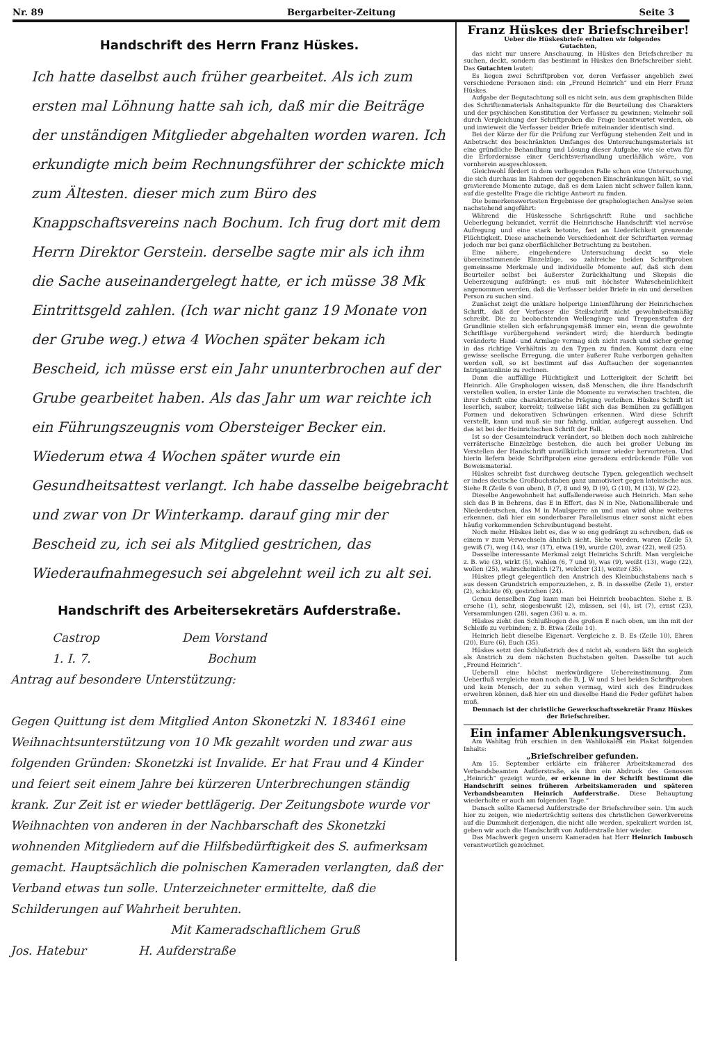Nr. 89 Bergarbeiter-Zeitung Seite 3
Handschrift des Herrn Franz Hüskes.
Ich hatte daselbst auch früher gearbeitet. Als ich zum ersten mal Löhnung hatte sah ich, daß mir die Beiträge der unständigen Mitglieder abgehalten worden waren. Ich erkundigte mich beim Rechnungsführer der schickte mich zum Ältesten. dieser mich zum Büro des Knappschaftsvereins nach Bochum. Ich frug dort mit dem Herrn Direktor Gerstein. derselbe sagte mir als ich ihm die Sache auseinandergelegt hatte, er ich müsse 38 Mk Eintrittsgeld zahlen. (Ich war nicht ganz 19 Monate von der Grube weg.) etwa 4 Wochen später bekam ich Bescheid, ich müsse erst ein Jahr ununterbrochen auf der Grube gearbeitet haben. Als das Jahr um war reichte ich ein Führungszeugnis vom Obersteiger Becker ein. Wiederum etwa 4 Wochen später wurde ein Gesundheitsattest verlangt. Ich habe dasselbe beigebracht und zwar von Dr Winterkamp. darauf ging mir der Bescheid zu, ich sei als Mitglied gestrichen, das Wiederaufnahmegesuch sei abgelehnt weil ich zu alt sei.
Handschrift des Arbeitersekretärs Aufderstraße.
Castrop Dem Vorstand
1. I. 7. Bochum
Antrag auf besondere Unterstützung:
Gegen Quittung ist dem Mitglied Anton Skonetzki N. 183461 eine Weihnachtsunterstützung von 10 Mk gezahlt worden und zwar aus folgenden Gründen: Skonetzki ist Invalide. Er hat Frau und 4 Kinder und feiert seit einem Jahre bei kürzeren Unterbrechungen ständig krank. Zur Zeit ist er wieder bettlägerig. Der Zeitungsbote wurde vor Weihnachten von anderen in der Nachbarschaft des Skonetzki wohnenden Mitgliedern auf die Hilfsbedürftigkeit des S. aufmerksam gemacht. Hauptsächlich die polnischen Kameraden verlangten, daß der Verband etwas tun solle. Unterzeichneter ermittelte, daß die Schilderungen auf Wahrheit beruhten.
Mit Kameradschaftlichem Gruß
Jos. Hatebur H. Aufderstraße
Franz Hüskes der Briefschreiber!
Ueber die Hüskesbriefe erhalten wir folgendes
Gutachten,
das nicht nur unsere Anschauung, in Hüskes den Briefschreiber zu suchen, deckt, sondern das bestimmt in Hüskes den Briefschreiber sieht. Das Gutachten lautet:
Es liegen zwei Schriftproben vor, deren Verfasser angeblich zwei verschiedene Personen sind: ein „Freund Heinrich“ und ein Herr Franz Hüskes.
Aufgabe der Begutachtung soll es nicht sein, aus dem graphischen Bilde des Schriftenmaterials Anhaltspunkte für die Beurteilung des Charakters und der psychischen Konstitution der Verfasser zu gewinnen; vielmehr soll durch Vergleichung der Schriftproben die Frage beantwortet werden, ob und inwieweit die Verfasser beider Briefe miteinander identisch sind.
Bei der Kürze der für die Prüfung zur Verfügung stehenden Zeit und in Anbetracht des beschränkten Umfanges des Untersuchungsmaterials ist eine gründliche Behandlung und Lösung dieser Aufgabe, wie sie etwa für die Erfordernisse einer Gerichtsverhandlung unerläßlich wäre, von vornherein ausgeschlossen.
Gleichwohl fördert in dem vorliegenden Falle schon eine Untersuchung, die sich durchaus im Rahmen der gegebenen Einschränkungen hält, so viel gravierende Momente zutage, daß es dem Laien nicht schwer fallen kann, auf die gestellte Frage die richtige Antwort zu finden.
Die bemerkenswertesten Ergebnisse der graphologischen Analyse seien nachstehend angeführt:
Während die Hüskessche Schrägschrift Ruhe und sachliche Ueberlegung bekundet, verrät die Heinrichsche Handschrift viel nervöse Aufregung und eine stark betonte, fast an Liederlichkeit grenzende Flüchtigkeit. Diese anscheinende Verschiedenheit der Schriftarten vermag jedoch nur bei ganz oberflächlicher Betrachtung zu bestehen.
Eine nähere, eingehendere Untersuchung deckt so viele übereinstimmende Einzelzüge, so zahlreiche beiden Schriftproben gemeinsame Merkmale und individuelle Momente auf, daß sich dem Beurteiler selbst bei äußerster Zurückhaltung und Skepsis die Ueberzeugung aufdrängt: es muß mit höchster Wahrscheinlichkeit angenommen werden, daß die Verfasser beider Briefe in ein und derselben Person zu suchen sind.
Zunächst zeigt die unklare holperige Linienführung der Heinrichschen Schrift, daß der Verfasser die Steilschrift nicht gewohnheitsmäßig schreibt. Die zu beobachtenden Wellengänge und Treppenstufen der Grundlinie stellen sich erfahrungsgemäß immer ein, wenn die gewohnte Schriftlage vorübergehend verändert wird; die hierdurch bedingte veränderte Hand- und Armlage vermag sich nicht rasch und sicher genug in das richtige Verhältnis zu den Typen zu finden. Kommt dazu eine gewisse seelische Erregung, die unter äußerer Ruhe verborgen gehalten werden soll, so ist bestimmt auf das Auftauchen der sogenannten Intrigantenlinie zu rechnen.
Dann die auffällige Flüchtigkeit und Lotterigkeit der Schrift bei Heinrich. Alle Graphologen wissen, daß Menschen, die ihre Handschrift verstellen wollen, in erster Linie die Momente zu verwischen trachten, die ihrer Schrift eine charakteristische Prägung verleihen. Hüskes Schrift ist leserlich, sauber, korrekt; teilweise läßt sich das Bemühen zu gefälligen Formen und dekorativen Schwüngen erkennen. Wird diese Schrift verstellt, kann und muß sie nur fahrig, unklar, aufgeregt aussehen. Und das ist bei der Heinrichschen Schrift der Fall.
Ist so der Gesamteindruck verändert, so bleiben doch noch zahlreiche verräterische Einzelzüge bestehen, die auch bei großer Uebung im Verstellen der Handschrift unwillkürlich immer wieder hervortreten. Und hierin liefern beide Schriftproben eine geradezu erdrückende Fülle von Beweismaterial.
Hüskes schreibt fast durchweg deutsche Typen, gelegentlich wechselt er indes deutsche Großbuchstaben ganz unmotiviert gegen lateinische aus. Siehe R (Zeile 6 von oben), B (7, 8 und 9), D (9), G (10), M (13), W (22).
Dieselbe Angewohnheit hat auffallenderweise auch Heinrich. Man sehe sich das B in Behrens, das E in Effert, das N in Nie, Nationalliberale und Niederdeutschen, das M in Maulsperre an und man wird ohne weiteres erkennen, daß hier ein sonderbarer Parallelismus einer sonst nicht eben häufig vorkommenden Schreibuntugend besteht.
Noch mehr. Hüskes liebt es, das w so eng gedrängt zu schreiben, daß es einem v zum Verwechseln ähnlich sieht. Siehe werden, waren (Zeile 5), gewiß (7), weg (14), war (17), etwa (19), wurde (20), zwar (22), weil (25).
Dasselbe interessante Merkmal zeigt Heinrichs Schrift. Man vergleiche z. B. wie (3), wirkt (5), wahlen (6, 7 und 9), was (9), weißt (13), wage (22), wollen (25), wahrscheinlich (27), welcher (31), weiter (35).
Hüskes pflegt gelegentlich den Anstrich des Kleinbuchstabens nach s aus dessen Grundstrich emporzuziehen, z. B. in dasselbe (Zeile 1), erster (2), schickte (6), gestrichen (24).
Genau denselben Zug kann man bei Heinrich beobachten. Siehe z. B. ersehe (1), sehr, siegesbewußt (2), müssen, sei (4), ist (7), ernst (23), Versammlungen (28), sagen (36) u. a. m.
Hüskes zieht den Schlußbogen des großen E nach oben, um ihn mit der Schleife zu verbinden; z. B. Etwa (Zeile 14).
Heinrich liebt dieselbe Eigenart. Vergleiche z. B. Es (Zeile 10), Ehren (20), Eure (6), Euch (35).
Hüskes setzt den Schlußstrich des d nicht ab, sondern läßt ihn sogleich als Anstrich zu dem nächsten Buchstaben gelten. Dasselbe tut auch „Freund Heinrich“.
Ueberall eine höchst merkwürdigere Uebereinstimmung. Zum Ueberfluß vergleiche man noch die B, J, W und S bei beiden Schriftproben und kein Mensch, der zu sehen vermag, wird sich des Eindruckes erwehren können, daß hier ein und dieselbe Hand die Feder geführt haben muß.
Demnach ist der christliche Gewerkschaftssekretär Franz Hüskes der Briefschreiber.
Ein infamer Ablenkungsversuch.
Am Wahltag früh erschien in den Wahllokalen ein Plakat folgenden Inhalts:
„Briefschreiber gefunden.
Am 15. September erklärte ein früherer Arbeitskamerad des Verbandsbeamten Aufderstraße, als ihm ein Abdruck des Genossen „Heinrich“ gezeigt wurde, er erkenne in der Schrift bestimmt die Handschrift seines früheren Arbeitskameraden und späteren Verbandsbeamten Heinrich Aufderstraße. Diese Behauptung wiederholte er auch am folgenden Tage.“
Danach sollte Kamerad Aufderstraße der Briefschreiber sein. Um auch hier zu zeigen, wie niederträchtig seitens des christlichen Gewerkvereins auf die Dummheit derjenigen, die nicht alle werden, spekuliert worden ist, geben wir auch die Handschrift von Aufderstraße hier wieder.
Das Machwerk gegen unsern Kameraden hat Herr Heinrich Imbusch verantwortlich gezeichnet.